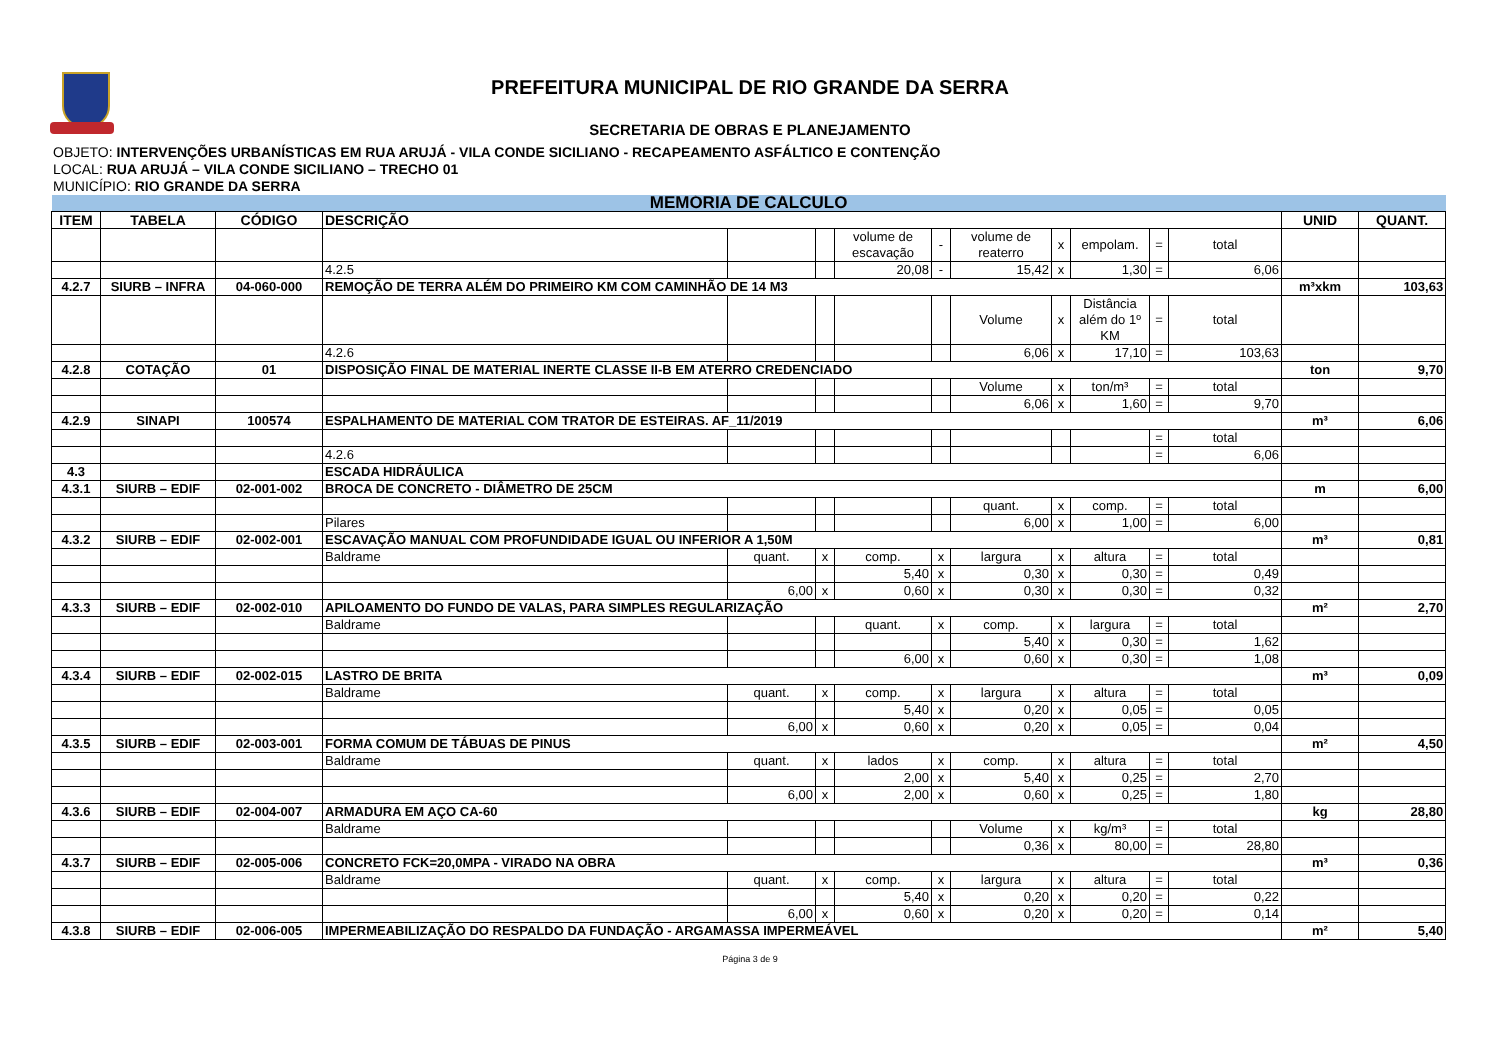PREFEITURA MUNICIPAL DE RIO GRANDE DA SERRA
SECRETARIA DE OBRAS E PLANEJAMENTO
OBJETO: INTERVENÇÕES URBANÍSTICAS EM RUA ARUJÁ - VILA CONDE SICILIANO - RECAPEAMENTO ASFÁLTICO E CONTENÇÃO
LOCAL: RUA ARUJÁ – VILA CONDE SICILIANO – TRECHO 01
MUNICÍPIO: RIO GRANDE DA SERRA
| MEMÓRIA DE CÁLCULO | | | | | | | | | | | | | | |
| --- | --- | --- | --- | --- | --- | --- | --- | --- | --- | --- | --- | --- | --- | --- |
| ITEM | TABELA | CÓDIGO | DESCRIÇÃO | | | | | | | | | | UNID | QUANT. |
| | | | | | | volume de escavação | - | volume de reaterro | x | empolam. | = | total | | |
| | | | 4.2.5 | | | 20,08 | - | 15,42 | x | 1,30 | = | 6,06 | | |
| 4.2.7 | SIURB – INFRA | 04-060-000 | REMOÇÃO DE TERRA ALÉM DO PRIMEIRO KM COM CAMINHÃO DE 14 M3 | | | | | | | | | | m³xkm | 103,63 |
| | | | | | | | | Volume | x | Distância além do 1º KM | = | total | | |
| | | | 4.2.6 | | | | | 6,06 | x | 17,10 | = | 103,63 | | |
| 4.2.8 | COTAÇÃO | 01 | DISPOSIÇÃO FINAL DE MATERIAL INERTE CLASSE II-B EM ATERRO CREDENCIADO | | | | | | | | | | ton | 9,70 |
| | | | | | | | | Volume | x | ton/m³ | = | total | | |
| | | | | | | | | 6,06 | x | 1,60 | = | 9,70 | | |
| 4.2.9 | SINAPI | 100574 | ESPALHAMENTO DE MATERIAL COM TRATOR DE ESTEIRAS. AF_11/2019 | | | | | | | | | | m³ | 6,06 |
| | | | | | | | | | | | = | total | | |
| | | | 4.2.6 | | | | | | | | = | 6,06 | | |
| 4.3 | | | ESCADA HIDRÁULICA | | | | | | | | | | | |
| 4.3.1 | SIURB – EDIF | 02-001-002 | BROCA DE CONCRETO - DIÂMETRO DE 25CM | | | | | | | | | | m | 6,00 |
| | | | | | | | | quant. | x | comp. | = | total | | |
| | | | Pilares | | | | | 6,00 | x | 1,00 | = | 6,00 | | |
| 4.3.2 | SIURB – EDIF | 02-002-001 | ESCAVAÇÃO MANUAL COM PROFUNDIDADE IGUAL OU INFERIOR A 1,50M | | | | | | | | | | m³ | 0,81 |
| | | | Baldrame | quant. | x | comp. | x | largura | x | altura | = | total | | |
| | | | | | | 5,40 | x | 0,30 | x | 0,30 | = | 0,49 | | |
| | | | | 6,00 | x | 0,60 | x | 0,30 | x | 0,30 | = | 0,32 | | |
| 4.3.3 | SIURB – EDIF | 02-002-010 | APILOAMENTO DO FUNDO DE VALAS, PARA SIMPLES REGULARIZAÇÃO | | | | | | | | | | m² | 2,70 |
| | | | Baldrame | | | quant. | x | comp. | x | largura | = | total | | |
| | | | | | | | | 5,40 | x | 0,30 | = | 1,62 | | |
| | | | | | | 6,00 | x | 0,60 | x | 0,30 | = | 1,08 | | |
| 4.3.4 | SIURB – EDIF | 02-002-015 | LASTRO DE BRITA | | | | | | | | | | m³ | 0,09 |
| | | | Baldrame | quant. | x | comp. | x | largura | x | altura | = | total | | |
| | | | | | | 5,40 | x | 0,20 | x | 0,05 | = | 0,05 | | |
| | | | | 6,00 | x | 0,60 | x | 0,20 | x | 0,05 | = | 0,04 | | |
| 4.3.5 | SIURB – EDIF | 02-003-001 | FORMA COMUM DE TÁBUAS DE PINUS | | | | | | | | | | m² | 4,50 |
| | | | Baldrame | quant. | x | lados | x | comp. | x | altura | = | total | | |
| | | | | | | 2,00 | x | 5,40 | x | 0,25 | = | 2,70 | | |
| | | | | 6,00 | x | 2,00 | x | 0,60 | x | 0,25 | = | 1,80 | | |
| 4.3.6 | SIURB – EDIF | 02-004-007 | ARMADURA EM AÇO CA-60 | | | | | | | | | | kg | 28,80 |
| | | | Baldrame | | | | | Volume | x | kg/m³ | = | total | | |
| | | | | | | | | 0,36 | x | 80,00 | = | 28,80 | | |
| 4.3.7 | SIURB – EDIF | 02-005-006 | CONCRETO FCK=20,0MPA - VIRADO NA OBRA | | | | | | | | | | m³ | 0,36 |
| | | | Baldrame | quant. | x | comp. | x | largura | x | altura | = | total | | |
| | | | | | | 5,40 | x | 0,20 | x | 0,20 | = | 0,22 | | |
| | | | | 6,00 | x | 0,60 | x | 0,20 | x | 0,20 | = | 0,14 | | |
| 4.3.8 | SIURB – EDIF | 02-006-005 | IMPERMEABILIZAÇÃO DO RESPALDO DA FUNDAÇÃO - ARGAMASSA IMPERMEÁVEL | | | | | | | | | | m² | 5,40 |
Página 3 de 9